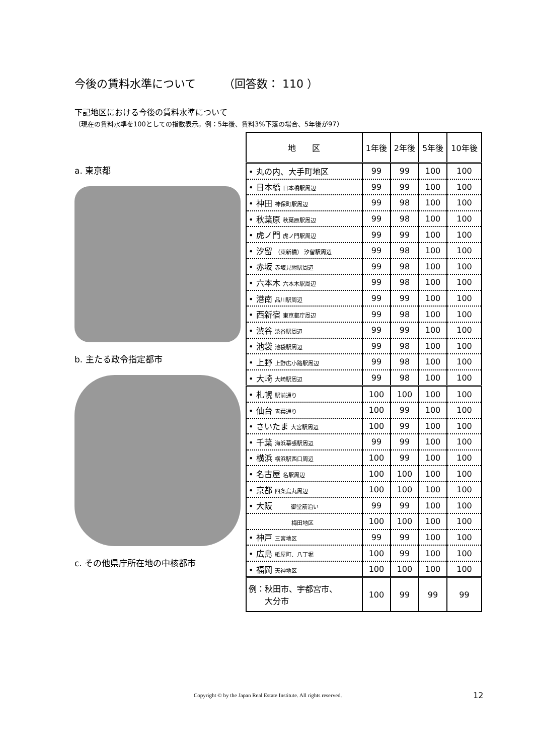今後の賃料水準について　　　（回答数： 110 ）
下記地区における今後の賃料水準について
（現在の賃料水準を100としての指数表示。例：5年後、賃料3%下落の場合、5年後が97）
a. 東京都
b. 主たる政令指定都市
c. その他県庁所在地の中核都市
| 地 区 | 1年後 | 2年後 | 5年後 | 10年後 |
| --- | --- | --- | --- | --- |
| • 丸の内、大手町地区 | 99 | 99 | 100 | 100 |
| • 日本橋 日本橋駅周辺 | 99 | 99 | 100 | 100 |
| • 神田 神保町駅周辺 | 99 | 98 | 100 | 100 |
| • 秋葉原 秋葉原駅周辺 | 99 | 98 | 100 | 100 |
| • 虎ノ門 虎ノ門駅周辺 | 99 | 99 | 100 | 100 |
| • 汐留 （東新橋） 汐留駅周辺 | 99 | 98 | 100 | 100 |
| • 赤坂 赤坂見附駅周辺 | 99 | 98 | 100 | 100 |
| • 六本木 六本木駅周辺 | 99 | 98 | 100 | 100 |
| • 港南 品川駅周辺 | 99 | 99 | 100 | 100 |
| • 西新宿 東京都庁周辺 | 99 | 98 | 100 | 100 |
| • 渋谷 渋谷駅周辺 | 99 | 99 | 100 | 100 |
| • 池袋 池袋駅周辺 | 99 | 98 | 100 | 100 |
| • 上野 上野広小路駅周辺 | 99 | 98 | 100 | 100 |
| • 大崎 大崎駅周辺 | 99 | 98 | 100 | 100 |
| • 札幌 駅前通り | 100 | 100 | 100 | 100 |
| • 仙台 青葉通り | 100 | 99 | 100 | 100 |
| • さいたま 大宮駅周辺 | 100 | 99 | 100 | 100 |
| • 千葉 海浜幕張駅周辺 | 99 | 99 | 100 | 100 |
| • 横浜 横浜駅西口周辺 | 100 | 99 | 100 | 100 |
| • 名古屋 名駅周辺 | 100 | 100 | 100 | 100 |
| • 京都 四条烏丸周辺 | 100 | 100 | 100 | 100 |
| • 大阪 御堂筋沿い | 99 | 99 | 100 | 100 |
| 梅田地区 | 100 | 100 | 100 | 100 |
| • 神戸 三宮地区 | 99 | 99 | 100 | 100 |
| • 広島 紙屋町、八丁堀 | 100 | 99 | 100 | 100 |
| • 福岡 天神地区 | 100 | 100 | 100 | 100 |
| 例：秋田市、宇都宮市、 大分市 | 100 | 99 | 99 | 99 |
Copyright © by the Japan Real Estate Institute. All rights reserved.
12